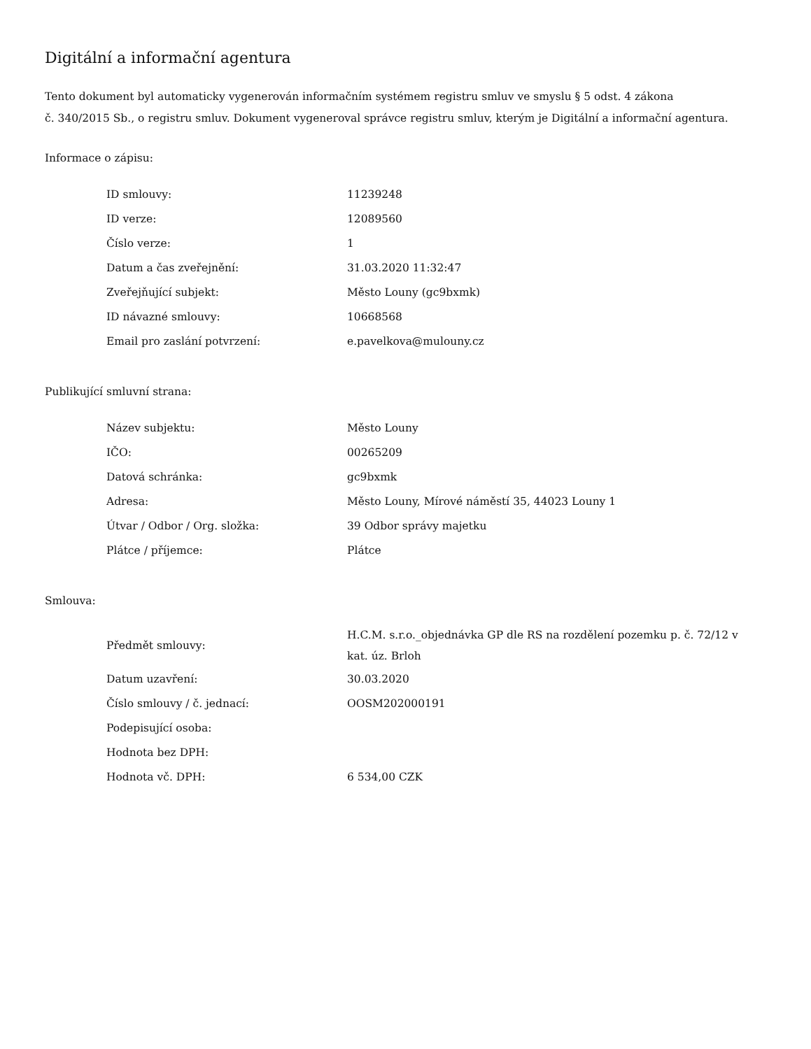Digitální a informační agentura
Tento dokument byl automaticky vygenerován informačním systémem registru smluv ve smyslu § 5 odst. 4 zákona
č. 340/2015 Sb., o registru smluv. Dokument vygeneroval správce registru smluv, kterým je Digitální a informační agentura.
Informace o zápisu:
| ID smlouvy: | 11239248 |
| ID verze: | 12089560 |
| Číslo verze: | 1 |
| Datum a čas zveřejnění: | 31.03.2020 11:32:47 |
| Zveřejňující subjekt: | Město Louny (gc9bxmk) |
| ID návazné smlouvy: | 10668568 |
| Email pro zaslání potvrzení: | e.pavelkova@mulouny.cz |
Publikující smluvní strana:
| Název subjektu: | Město Louny |
| IČO: | 00265209 |
| Datová schránka: | gc9bxmk |
| Adresa: | Město Louny, Mírové náměstí 35, 44023 Louny 1 |
| Útvar / Odbor / Org. složka: | 39 Odbor správy majetku |
| Plátce / příjemce: | Plátce |
Smlouva:
| Předmět smlouvy: | H.C.M. s.r.o._objednávka GP dle RS na rozdělení pozemku p. č. 72/12 v kat. úz. Brloh |
| Datum uzavření: | 30.03.2020 |
| Číslo smlouvy / č. jednací: | OOSM202000191 |
| Podepisující osoba: | |
| Hodnota bez DPH: | |
| Hodnota vč. DPH: | 6 534,00 CZK |